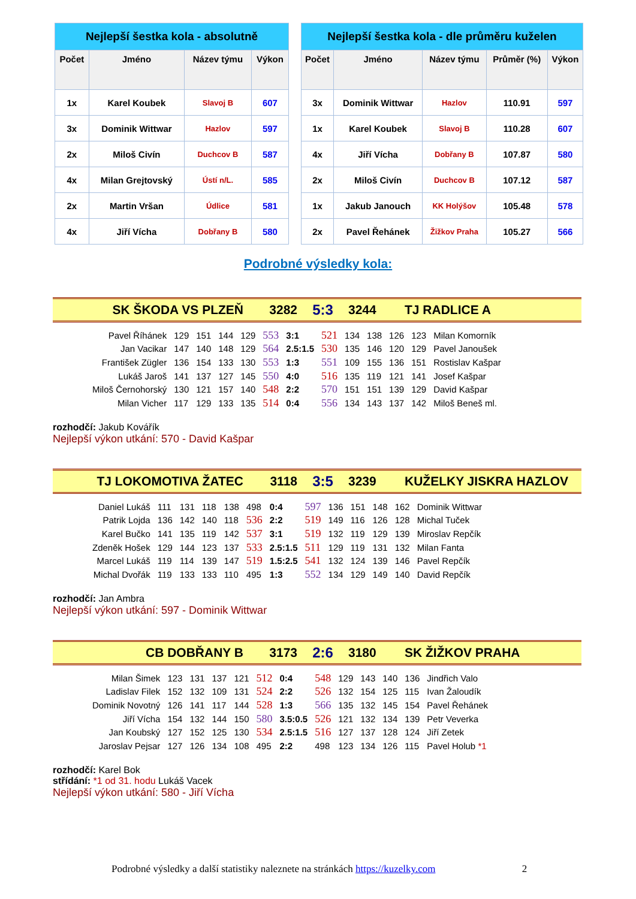| Nejlepší šestka kola - absolutně | | | |
| Počet | Jméno | Název týmu | Výkon |
| 1x | Karel Koubek | Slavoj B | 607 |
| 3x | Dominik Wittwar | Hazlov | 597 |
| 2x | Miloš Civín | Duchcov B | 587 |
| 4x | Milan Grejtovský | Ústí n/L. | 585 |
| 2x | Martin Vršan | Údlice | 581 |
| 4x | Jiří Vícha | Dobřany B | 580 |
| Nejlepší šestka kola - dle průměru kuželen | | | | |
| Počet | Jméno | Název týmu | Průměr (%) | Výkon |
| 3x | Dominik Wittwar | Hazlov | 110.91 | 597 |
| 1x | Karel Koubek | Slavoj B | 110.28 | 607 |
| 4x | Jiří Vícha | Dobřany B | 107.87 | 580 |
| 2x | Miloš Civín | Duchcov B | 107.12 | 587 |
| 1x | Jakub Janouch | KK Holýšov | 105.48 | 578 |
| 2x | Pavel Řehánek | Žižkov Praha | 105.27 | 566 |
Podrobné výsledky kola:
SK ŠKODA VS PLZEŇ 3282 5:3 3244 TJ RADLICE A
| Pavel Říhánek | 129 | 151 | 144 | 129 | 553 | 3:1 | 521 | 134 | 138 | 126 | 123 | Milan Komorník |
| Jan Vacikar | 147 | 140 | 148 | 129 | 564 | 2.5:1.5 | 530 | 135 | 146 | 120 | 129 | Pavel Janoušek |
| František Zügler | 136 | 154 | 133 | 130 | 553 | 1:3 | 551 | 109 | 155 | 136 | 151 | Rostislav Kašpar |
| Lukáš Jaroš | 141 | 137 | 127 | 145 | 550 | 4:0 | 516 | 135 | 119 | 121 | 141 | Josef Kašpar |
| Miloš Černohorský | 130 | 121 | 157 | 140 | 548 | 2:2 | 570 | 151 | 151 | 139 | 129 | David Kašpar |
| Milan Vicher | 117 | 129 | 133 | 135 | 514 | 0:4 | 556 | 134 | 143 | 137 | 142 | Miloš Beneš ml. |
rozhodčí: Jakub Kovářík
Nejlepší výkon utkání: 570 - David Kašpar
TJ LOKOMOTIVA ŽATEC 3118 3:5 3239 KUŽELKY JISKRA HAZLOV
| Daniel Lukáš | 111 | 131 | 118 | 138 | 498 | 0:4 | 597 | 136 | 151 | 148 | 162 | Dominik Wittwar |
| Patrik Lojda | 136 | 142 | 140 | 118 | 536 | 2:2 | 519 | 149 | 116 | 126 | 128 | Michal Tuček |
| Karel Bučko | 141 | 135 | 119 | 142 | 537 | 3:1 | 519 | 132 | 119 | 129 | 139 | Miroslav Repčík |
| Zdeněk Hošek | 129 | 144 | 123 | 137 | 533 | 2.5:1.5 | 511 | 129 | 119 | 131 | 132 | Milan Fanta |
| Marcel Lukáš | 119 | 114 | 139 | 147 | 519 | 1.5:2.5 | 541 | 132 | 124 | 139 | 146 | Pavel Repčík |
| Michal Dvořák | 119 | 133 | 133 | 110 | 495 | 1:3 | 552 | 134 | 129 | 149 | 140 | David Repčík |
rozhodčí: Jan Ambra
Nejlepší výkon utkání: 597 - Dominik Wittwar
CB DOBŘANY B 3173 2:6 3180 SK ŽIŽKOV PRAHA
| Milan Šimek | 123 | 131 | 137 | 121 | 512 | 0:4 | 548 | 129 | 143 | 140 | 136 | Jindřich Valo |
| Ladislav Filek | 152 | 132 | 109 | 131 | 524 | 2:2 | 526 | 132 | 154 | 125 | 115 | Ivan Žaloudík |
| Dominik Novotný | 126 | 141 | 117 | 144 | 528 | 1:3 | 566 | 135 | 132 | 145 | 154 | Pavel Řehánek |
| Jiří Vícha | 154 | 132 | 144 | 150 | 580 | 3.5:0.5 | 526 | 121 | 132 | 134 | 139 | Petr Veverka |
| Jan Koubský | 127 | 152 | 125 | 130 | 534 | 2.5:1.5 | 516 | 127 | 137 | 128 | 124 | Jiří Zetek |
| Jaroslav Pejsar | 127 | 126 | 134 | 108 | 495 | 2:2 | 498 | 123 | 134 | 126 | 115 | Pavel Holub *1 |
rozhodčí: Karel Bok
střídání: *1 od 31. hodu Lukáš Vacek
Nejlepší výkon utkání: 580 - Jiří Vícha
Podrobné výsledky a další statistiky naleznete na stránkách https://kuzelky.com 2